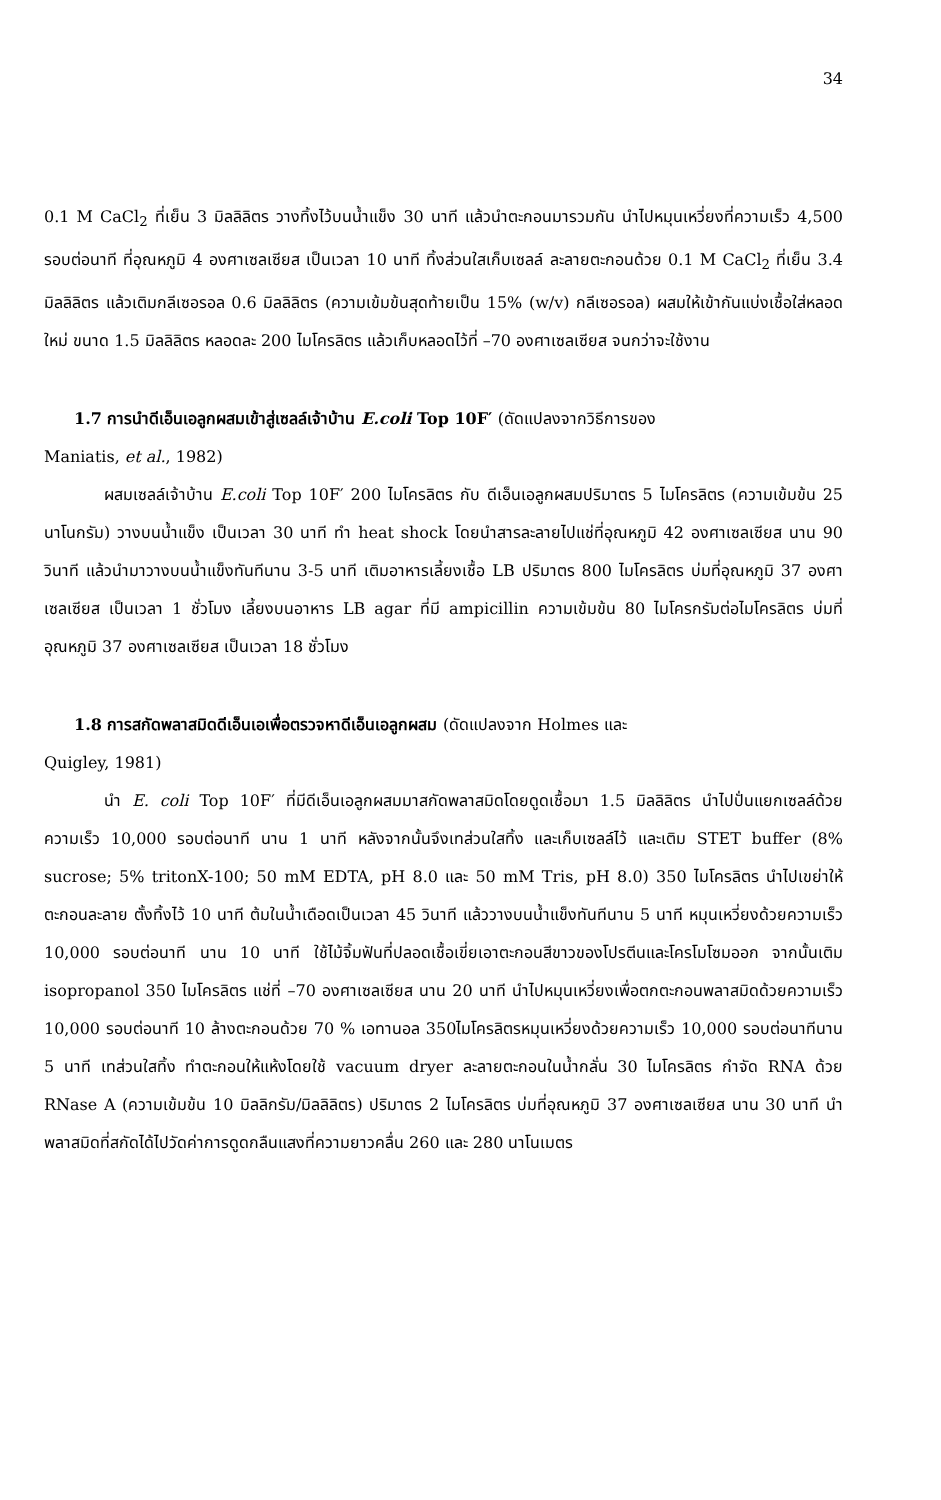34
0.1 M CaCl<sub>2</sub> ที่เย็น 3 มิลลิลิตร วางทิ้งไว้บนน้ำแข็ง 30 นาที แล้วนำตะกอนมารวมกัน นำไปหมุนเหวี่ยงที่ความเร็ว 4,500 รอบต่อนาที ที่อุณหภูมิ 4 องศาเซลเซียส เป็นเวลา 10 นาที ทิ้งส่วนใสเก็บเซลล์ ละลายตะกอนด้วย 0.1 M CaCl<sub>2</sub> ที่เย็น 3.4 มิลลิลิตร แล้วเติมกลีเซอรอล 0.6 มิลลิลิตร (ความเข้มข้นสุดท้ายเป็น 15% (w/v) กลีเซอรอล) ผสมให้เข้ากันแบ่งเชื้อใส่หลอดใหม่ ขนาด 1.5 มิลลิลิตร หลอดละ 200 ไมโครลิตร แล้วเก็บหลอดไว้ที่ –70 องศาเซลเซียส จนกว่าจะใช้งาน
1.7 การนำดีเอ็นเอลูกผสมเข้าสู่เซลล์เจ้าบ้าน E.coli Top 10F′ (ดัดแปลงจากวิธีการของ
Maniatis, et al., 1982)
ผสมเซลล์เจ้าบ้าน E.coli Top 10F′ 200 ไมโครลิตร กับ ดีเอ็นเอลูกผสมปริมาตร 5 ไมโครลิตร (ความเข้มข้น 25 นาโนกรัม) วางบนน้ำแข็ง เป็นเวลา 30 นาที ทำ heat shock โดยนำสารละลายไปแช่ที่อุณหภูมิ 42 องศาเซลเซียส นาน 90 วินาที แล้วนำมาวางบนน้ำแข็งทันทีนาน 3-5 นาที เติมอาหารเลี้ยงเชื้อ LB ปริมาตร 800 ไมโครลิตร บ่มที่อุณหภูมิ 37 องศาเซลเซียส เป็นเวลา 1 ชั่วโมง เลี้ยงบนอาหาร LB agar ที่มี ampicillin ความเข้มข้น 80 ไมโครกรัมต่อไมโครลิตร บ่มที่อุณหภูมิ 37 องศาเซลเซียส เป็นเวลา 18 ชั่วโมง
1.8 การสกัดพลาสมิดดีเอ็นเอเพื่อตรวจหาดีเอ็นเอลูกผสม (ดัดแปลงจาก Holmes และ
Quigley, 1981)
นำ E. coli Top 10F′ ที่มีดีเอ็นเอลูกผสมมาสกัดพลาสมิดโดยดูดเชื้อมา 1.5 มิลลิลิตร นำไปปั่นแยกเซลล์ด้วยความเร็ว 10,000 รอบต่อนาที นาน 1 นาที หลังจากนั้นจึงเทส่วนใสทิ้ง และเก็บเซลล์ไว้ และเติม STET buffer (8% sucrose; 5% tritonX-100; 50 mM EDTA, pH 8.0 และ 50 mM Tris, pH 8.0) 350 ไมโครลิตร นำไปเขย่าให้ตะกอนละลาย ตั้งทิ้งไว้ 10 นาที ต้มในน้ำเดือดเป็นเวลา 45 วินาที แล้ววางบนน้ำแข็งทันทีนาน 5 นาที หมุนเหวี่ยงด้วยความเร็ว 10,000 รอบต่อนาที นาน 10 นาที ใช้ไม้จิ้มฟันที่ปลอดเชื้อเขี่ยเอาตะกอนสีขาวของโปรตีนและโครโมโซมออก จากนั้นเติม isopropanol 350 ไมโครลิตร แช่ที่ –70 องศาเซลเซียส นาน 20 นาที นำไปหมุนเหวี่ยงเพื่อตกตะกอนพลาสมิดด้วยความเร็ว 10,000 รอบต่อนาที 10 ล้างตะกอนด้วย 70 % เอทานอล 350ไมโครลิตรหมุนเหวี่ยงด้วยความเร็ว 10,000 รอบต่อนาทีนาน 5 นาที เทส่วนใสทิ้ง ทำตะกอนให้แห้งโดยใช้ vacuum dryer ละลายตะกอนในน้ำกลั่น 30 ไมโครลิตร กำจัด RNA ด้วย RNase A (ความเข้มข้น 10 มิลลิกรัม/มิลลิลิตร) ปริมาตร 2 ไมโครลิตร บ่มที่อุณหภูมิ 37 องศาเซลเซียส นาน 30 นาที นำพลาสมิดที่สกัดได้ไปวัดค่าการดูดกลืนแสงที่ความยาวคลื่น 260 และ 280 นาโนเมตร